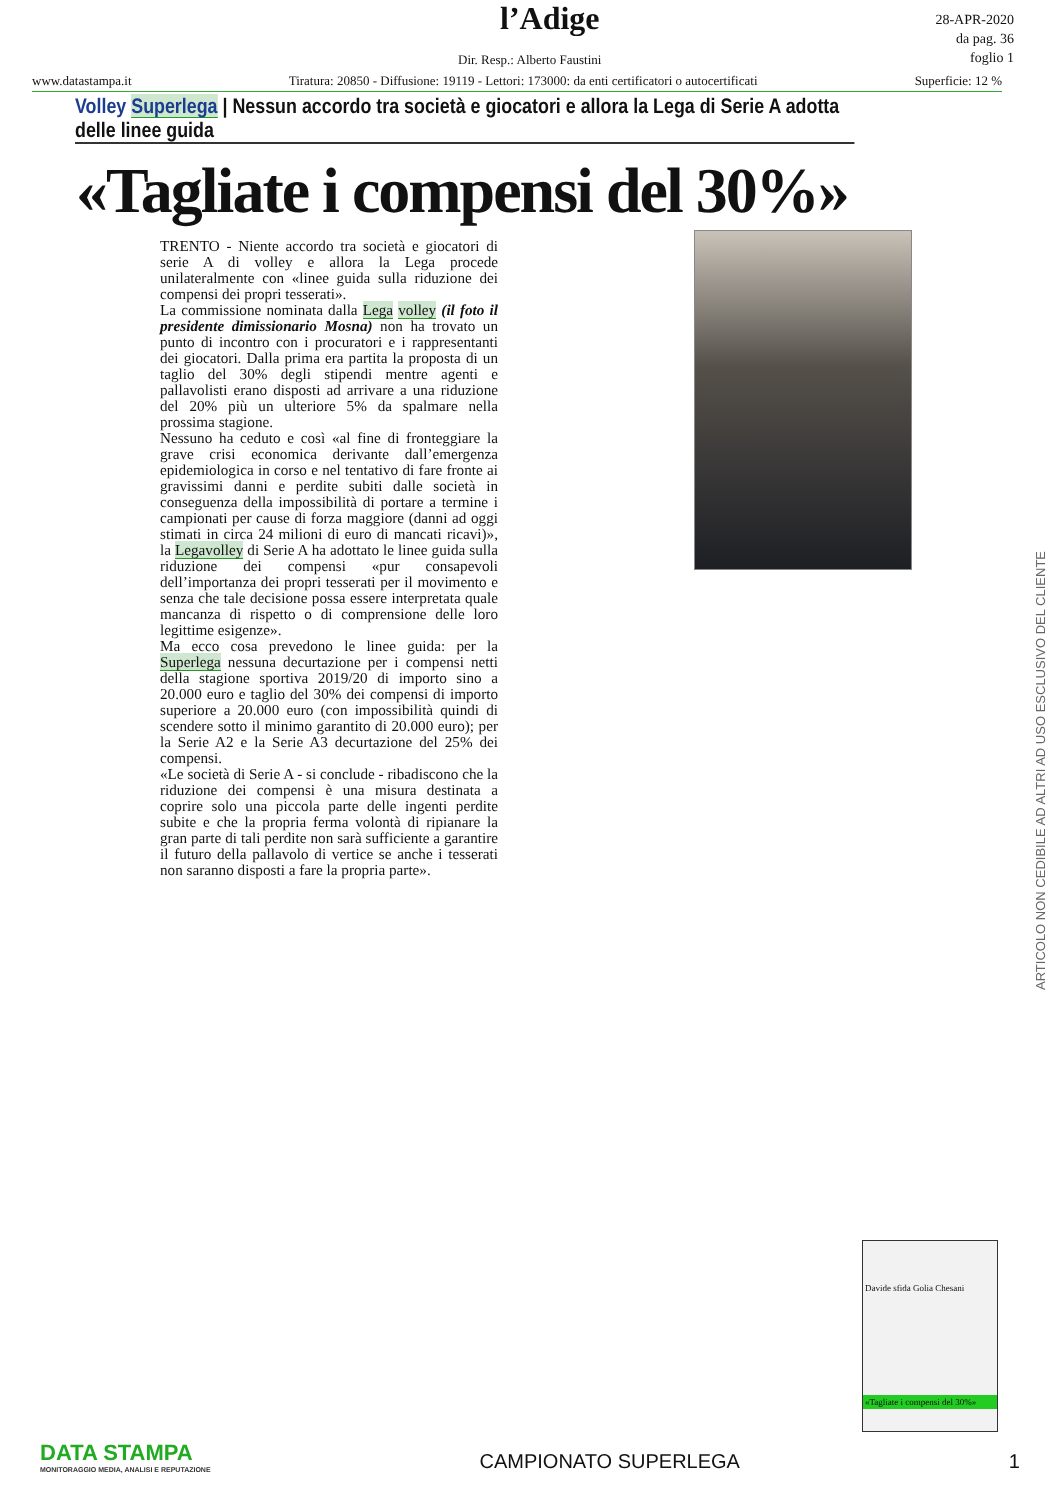l’Adige
28-APR-2020
da pag. 36
foglio 1
Dir. Resp.: Alberto Faustini
www.datastampa.it Tiratura: 20850 - Diffusione: 19119 - Lettori: 173000: da enti certificatori o autocertificati Superficie: 12 %
Volley Superlega | Nessun accordo tra società e giocatori e allora la Lega di Serie A adotta delle linee guida
«Tagliate i compensi del 30%»
TRENTO - Niente accordo tra società e giocatori di serie A di volley e allora la Lega procede unilateralmente con «linee guida sulla riduzione dei compensi dei propri tesserati».
La commissione nominata dalla Lega volley (il foto il presidente dimissionario Mosna) non ha trovato un punto di incontro con i procuratori e i rappresentanti dei giocatori. Dalla prima era partita la proposta di un taglio del 30% degli stipendi mentre agenti e pallavolisti erano disposti ad arrivare a una riduzione del 20% più un ulteriore 5% da spalmare nella prossima stagione.
Nessuno ha ceduto e così «al fine di fronteggiare la grave crisi economica derivante dall’emergenza epidemiologica in corso e nel tentativo di fare fronte ai gravissimi danni e perdite subiti dalle società in conseguenza della impossibilità di portare a termine i campionati per cause di forza maggiore (danni ad oggi stimati in circa 24 milioni di euro di mancati ricavi)», la Legavolley di Serie A ha adottato le linee guida sulla riduzione dei compensi «pur consapevoli dell’importanza dei propri tesserati per il movimento e senza che tale decisione possa essere interpretata quale mancanza di rispetto o di comprensione delle loro legittime esigenze».
Ma ecco cosa prevedono le linee guida: per la Superlega nessuna decurtazione per i compensi netti della stagione sportiva 2019/20 di importo sino a 20.000 euro e taglio del 30% dei compensi di importo superiore a 20.000 euro (con impossibilità quindi di scendere sotto il minimo garantito di 20.000 euro); per la Serie A2 e la Serie A3 decurtazione del 25% dei compensi.
«Le società di Serie A - si conclude - ribadiscono che la riduzione dei compensi è una misura destinata a coprire solo una piccola parte delle ingenti perdite subite e che la propria ferma volontà di ripianare la gran parte di tali perdite non sarà sufficiente a garantire il futuro della pallavolo di vertice se anche i tesserati non saranno disposti a fare la propria parte».
ARTICOLO NON CEDIBILE AD ALTRI AD USO ESCLUSIVO DEL CLIENTE
Davide sfida Golia Chesani
«Tagliate i compensi del 30%»
DATA STAMPA
MONITORAGGIO MEDIA, ANALISI E REPUTAZIONE
CAMPIONATO SUPERLEGA
1